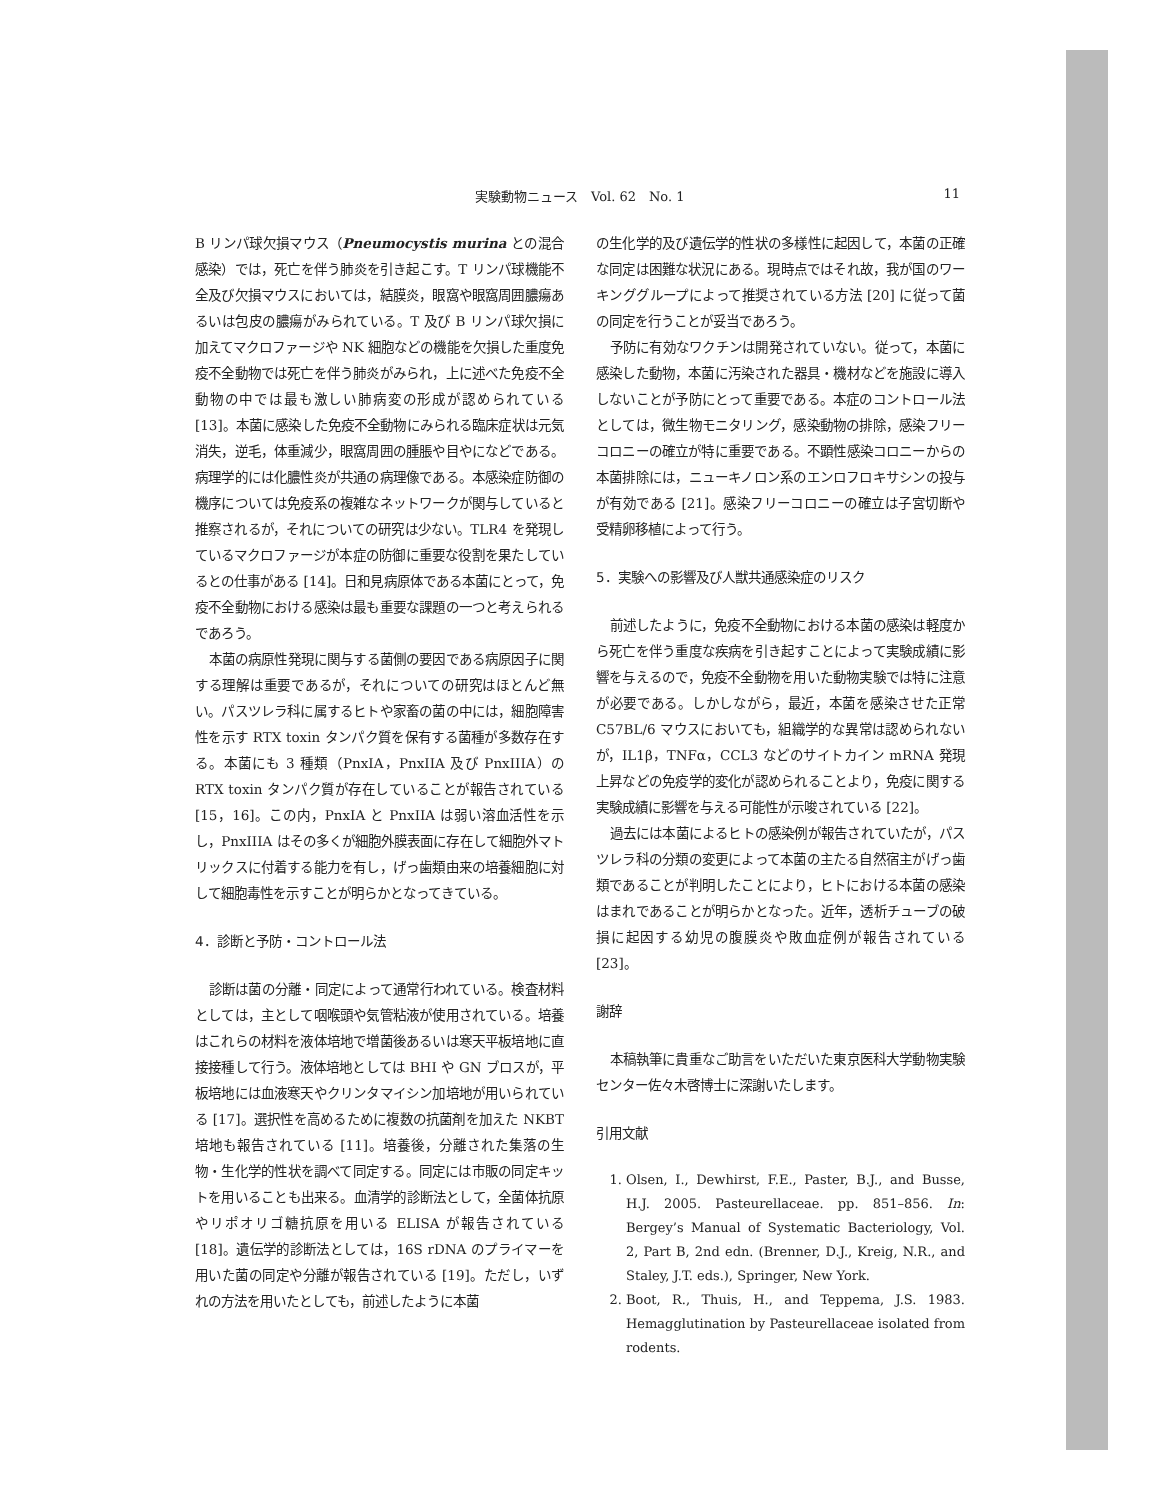実験動物ニュース　Vol. 62　No. 1 11
B リンパ球欠損マウス（Pneumocystis murina との混合感染）では，死亡を伴う肺炎を引き起こす。T リンパ球機能不全及び欠損マウスにおいては，結膜炎，眼窩や眼窩周囲膿瘍あるいは包皮の膿瘍がみられている。T 及び B リンパ球欠損に加えてマクロファージや NK 細胞などの機能を欠損した重度免疫不全動物では死亡を伴う肺炎がみられ，上に述べた免疫不全動物の中では最も激しい肺病変の形成が認められている [13]。本菌に感染した免疫不全動物にみられる臨床症状は元気消失，逆毛，体重減少，眼窩周囲の腫脹や目やになどである。病理学的には化膿性炎が共通の病理像である。本感染症防御の機序については免疫系の複雑なネットワークが関与していると推察されるが，それについての研究は少ない。TLR4 を発現しているマクロファージが本症の防御に重要な役割を果たしているとの仕事がある [14]。日和見病原体である本菌にとって，免疫不全動物における感染は最も重要な課題の一つと考えられるであろう。
本菌の病原性発現に関与する菌側の要因である病原因子に関する理解は重要であるが，それについての研究はほとんど無い。パスツレラ科に属するヒトや家畜の菌の中には，細胞障害性を示す RTX toxin タンパク質を保有する菌種が多数存在する。本菌にも 3 種類（PnxIA，PnxIIA 及び PnxIIIA）の RTX toxin タンパク質が存在していることが報告されている [15，16]。この内，PnxIA と PnxIIA は弱い溶血活性を示し，PnxIIIA はその多くが細胞外膜表面に存在して細胞外マトリックスに付着する能力を有し，げっ歯類由来の培養細胞に対して細胞毒性を示すことが明らかとなってきている。
4．診断と予防・コントロール法
診断は菌の分離・同定によって通常行われている。検査材料としては，主として咽喉頭や気管粘液が使用されている。培養はこれらの材料を液体培地で増菌後あるいは寒天平板培地に直接接種して行う。液体培地としては BHI や GN ブロスが，平板培地には血液寒天やクリンタマイシン加培地が用いられている [17]。選択性を高めるために複数の抗菌剤を加えた NKBT 培地も報告されている [11]。培養後，分離された集落の生物・生化学的性状を調べて同定する。同定には市販の同定キットを用いることも出来る。血清学的診断法として，全菌体抗原やリポオリゴ糖抗原を用いる ELISA が報告されている [18]。遺伝学的診断法としては，16S rDNA のプライマーを用いた菌の同定や分離が報告されている [19]。ただし，いずれの方法を用いたとしても，前述したように本菌
の生化学的及び遺伝学的性状の多様性に起因して，本菌の正確な同定は困難な状況にある。現時点ではそれ故，我が国のワーキンググループによって推奨されている方法 [20] に従って菌の同定を行うことが妥当であろう。
予防に有効なワクチンは開発されていない。従って，本菌に感染した動物，本菌に汚染された器具・機材などを施設に導入しないことが予防にとって重要である。本症のコントロール法としては，微生物モニタリング，感染動物の排除，感染フリーコロニーの確立が特に重要である。不顕性感染コロニーからの本菌排除には，ニューキノロン系のエンロフロキサシンの投与が有効である [21]。感染フリーコロニーの確立は子宮切断や受精卵移植によって行う。
5．実験への影響及び人獣共通感染症のリスク
前述したように，免疫不全動物における本菌の感染は軽度から死亡を伴う重度な疾病を引き起すことによって実験成績に影響を与えるので，免疫不全動物を用いた動物実験では特に注意が必要である。しかしながら，最近，本菌を感染させた正常 C57BL/6 マウスにおいても，組織学的な異常は認められないが，IL1β，TNFα，CCL3 などのサイトカイン mRNA 発現上昇などの免疫学的変化が認められることより，免疫に関する実験成績に影響を与える可能性が示唆されている [22]。
過去には本菌によるヒトの感染例が報告されていたが，パスツレラ科の分類の変更によって本菌の主たる自然宿主がげっ歯類であることが判明したことにより，ヒトにおける本菌の感染はまれであることが明らかとなった。近年，透析チューブの破損に起因する幼児の腹膜炎や敗血症例が報告されている [23]。
謝辞
本稿執筆に貴重なご助言をいただいた東京医科大学動物実験センター佐々木啓博士に深謝いたします。
引用文献
1. Olsen, I., Dewhirst, F.E., Paster, B.J., and Busse, H.J. 2005. Pasteurellaceae. pp. 851–856. In: Bergey’s Manual of Systematic Bacteriology, Vol. 2, Part B, 2nd edn. (Brenner, D.J., Kreig, N.R., and Staley, J.T. eds.), Springer, New York.
2. Boot, R., Thuis, H., and Teppema, J.S. 1983. Hemagglutination by Pasteurellaceae isolated from rodents.